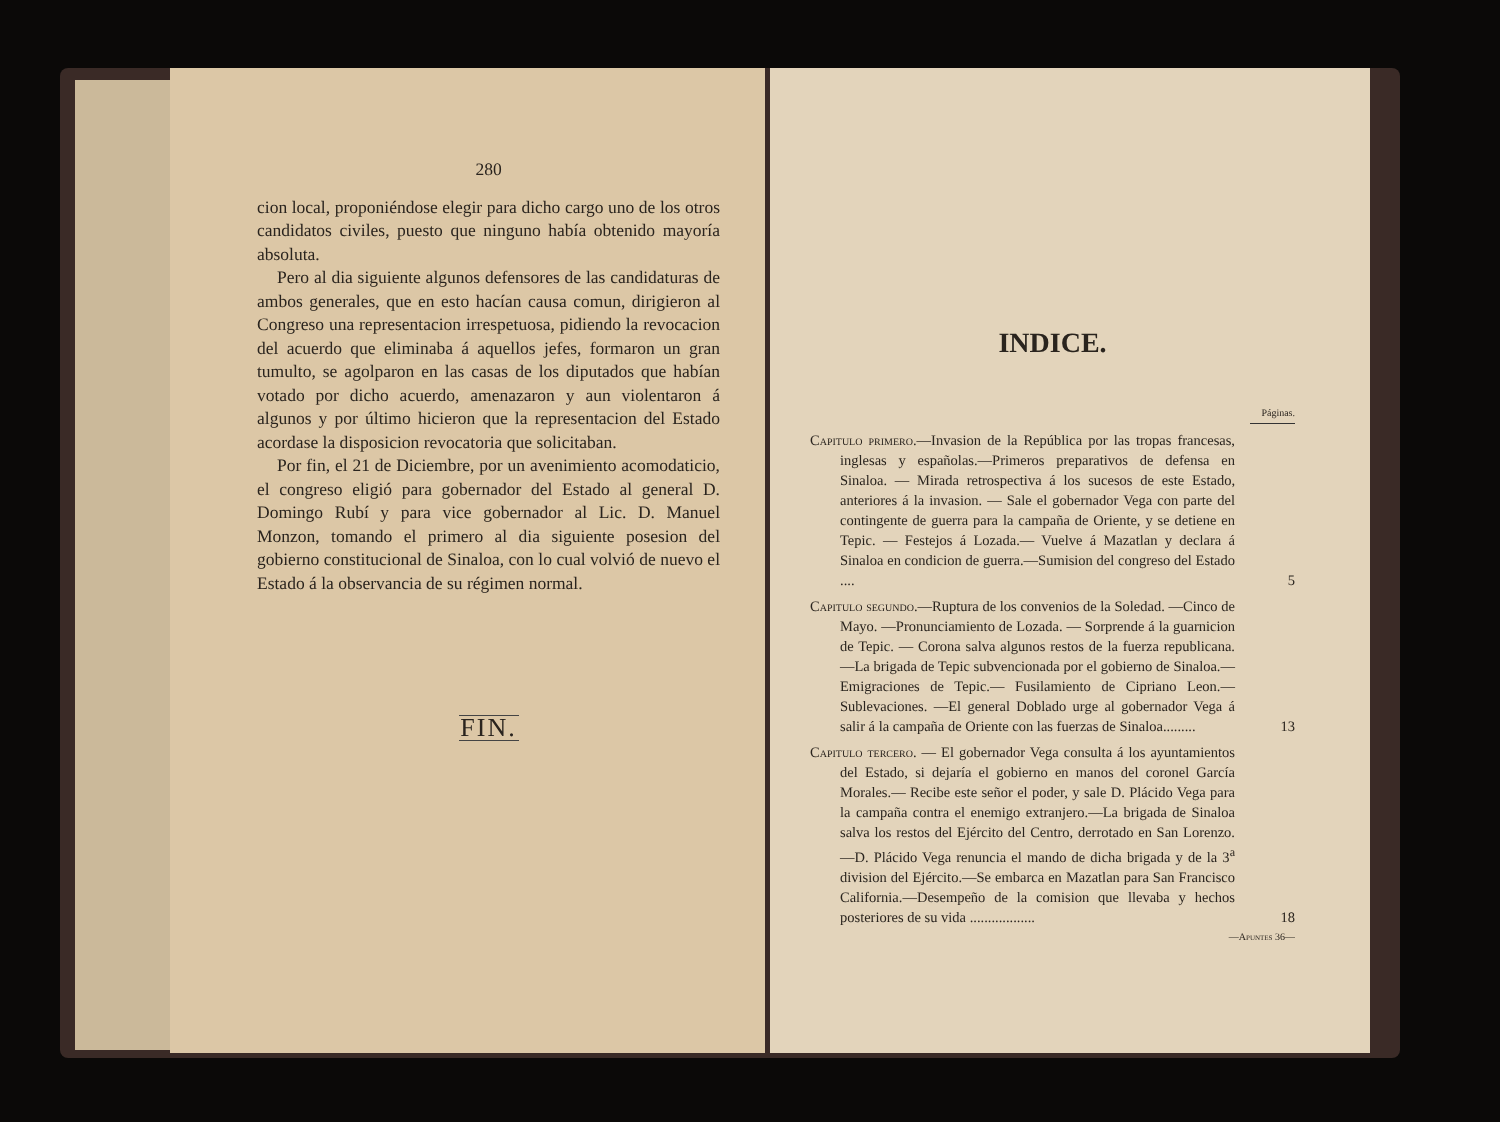280
cion local, proponiéndose elegir para dicho cargo uno de los otros candidatos civiles, puesto que ninguno había obtenido mayoría absoluta.
Pero al dia siguiente algunos defensores de las candidaturas de ambos generales, que en esto hacían causa comun, dirigieron al Congreso una representacion irrespetuosa, pidiendo la revocacion del acuerdo que eliminaba á aquellos jefes, formaron un gran tumulto, se agolparon en las casas de los diputados que habían votado por dicho acuerdo, amenazaron y aun violentaron á algunos y por último hicieron que la representacion del Estado acordase la disposicion revocatoria que solicitaban.
Por fin, el 21 de Diciembre, por un avenimiento acomodaticio, el congreso eligió para gobernador del Estado al general D. Domingo Rubí y para vice gobernador al Lic. D. Manuel Monzon, tomando el primero al dia siguiente posesion del gobierno constitucional de Sinaloa, con lo cual volvió de nuevo el Estado á la observancia de su régimen normal.
FIN.
INDICE.
Páginas.
Capitulo primero.—Invasion de la República por las tropas francesas, inglesas y españolas.—Primeros preparativos de defensa en Sinaloa. — Mirada retrospectiva á los sucesos de este Estado, anteriores á la invasion. — Sale el gobernador Vega con parte del contingente de guerra para la campaña de Oriente, y se detiene en Tepic. — Festejos á Lozada.— Vuelve á Mazatlan y declara á Sinaloa en condicion de guerra.—Sumision del congreso del Estado ....
5
Capitulo segundo.—Ruptura de los convenios de la Soledad. —Cinco de Mayo. —Pronunciamiento de Lozada. — Sorprende á la guarnicion de Tepic. — Corona salva algunos restos de la fuerza republicana.—La brigada de Tepic subvencionada por el gobierno de Sinaloa.—Emigraciones de Tepic.— Fusilamiento de Cipriano Leon.—Sublevaciones. —El general Doblado urge al gobernador Vega á salir á la campaña de Oriente con las fuerzas de Sinaloa.........
13
Capitulo tercero. — El gobernador Vega consulta á los ayuntamientos del Estado, si dejaría el gobierno en manos del coronel García Morales.— Recibe este señor el poder, y sale D. Plácido Vega para la campaña contra el enemigo extranjero.—La brigada de Sinaloa salva los restos del Ejército del Centro, derrotado en San Lorenzo.—D. Plácido Vega renuncia el mando de dicha brigada y de la 3<sup>a</sup> division del Ejército.—Se embarca en Mazatlan para San Francisco California.—Desempeño de la comision que llevaba y hechos posteriores de su vida ..................
18
—Apuntes 36—